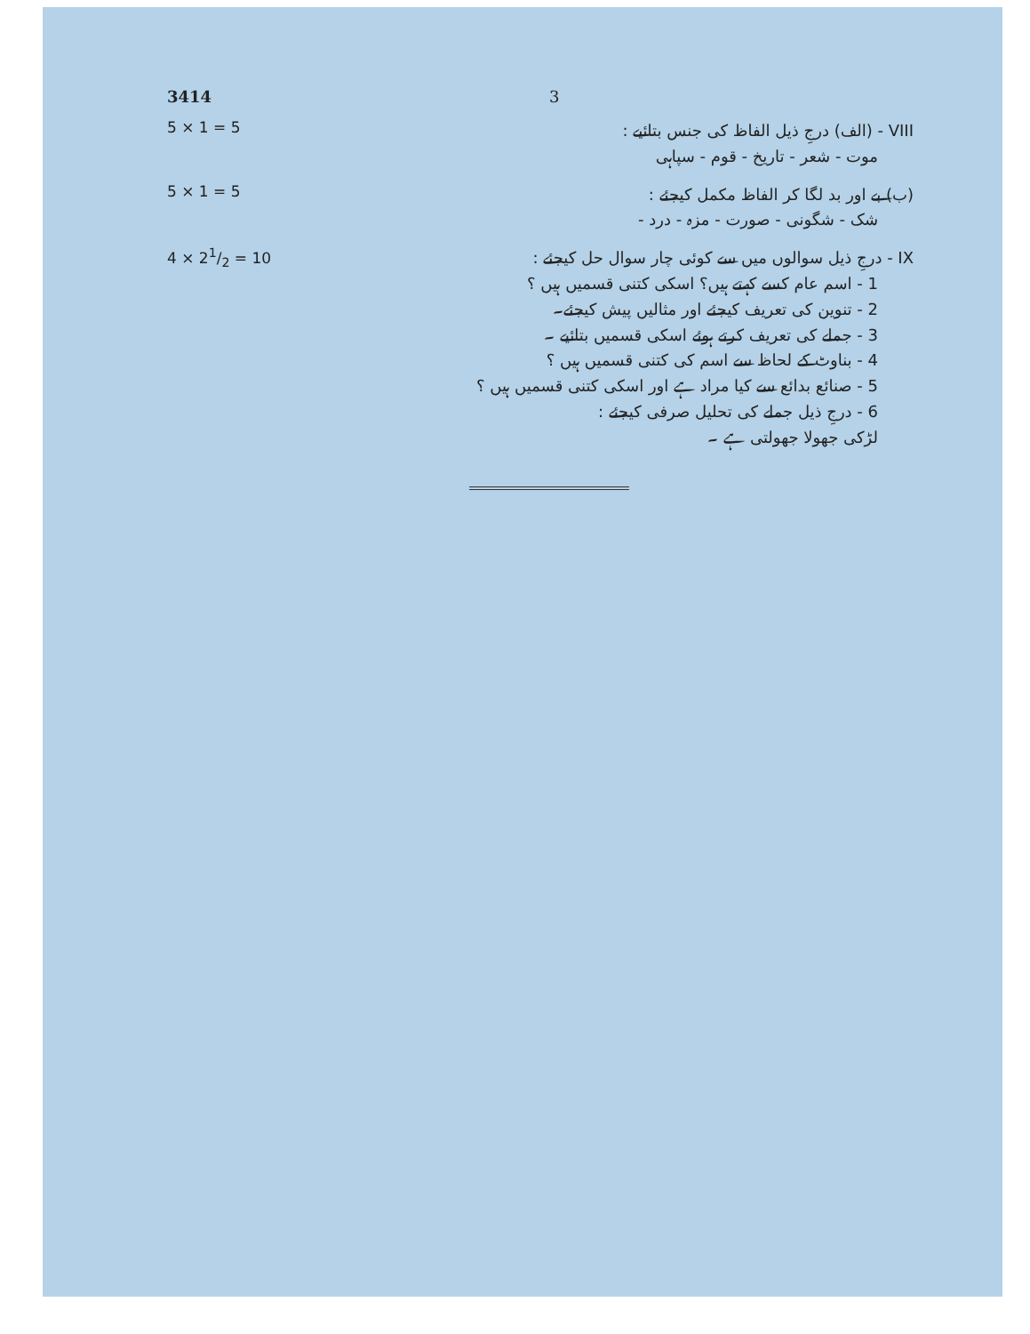3414 3
5 × 1 = 5
VIII - (الف) درجِ ذیل الفاظ کی جنس بتائیے :
موت - شعر - تاریخ - قوم - سپاہی
5 × 1 = 5
(ب) بے اور بد لگا کر الفاظ مکمل کیجئے :
شک - شگونی - صورت - مزہ - درد -
4 × 21/2 = 10
IX - درجِ ذیل سوالوں میں سے کوئی چار سوال حل کیجئے :
1 - اسم عام کسے کہتے ہیں؟ اسکی کتنی قسمیں ہیں ؟
2 - تنوین کی تعریف کیجئے اور مثالیں پیش کیجئے۔
3 - جملے کی تعریف کرتے ہوئے اسکی قسمیں بتائیے ۔
4 - بناوٹ کے لحاظ سے اسم کی کتنی قسمیں ہیں ؟
5 - صنائع بدائع سے کیا مراد ہے اور اسکی کتنی قسمیں ہیں ؟
6 - درجِ ذیل جملے کی تحلیل صرفی کیجئے :
لڑکی جھولا جھولتی ہے ۔